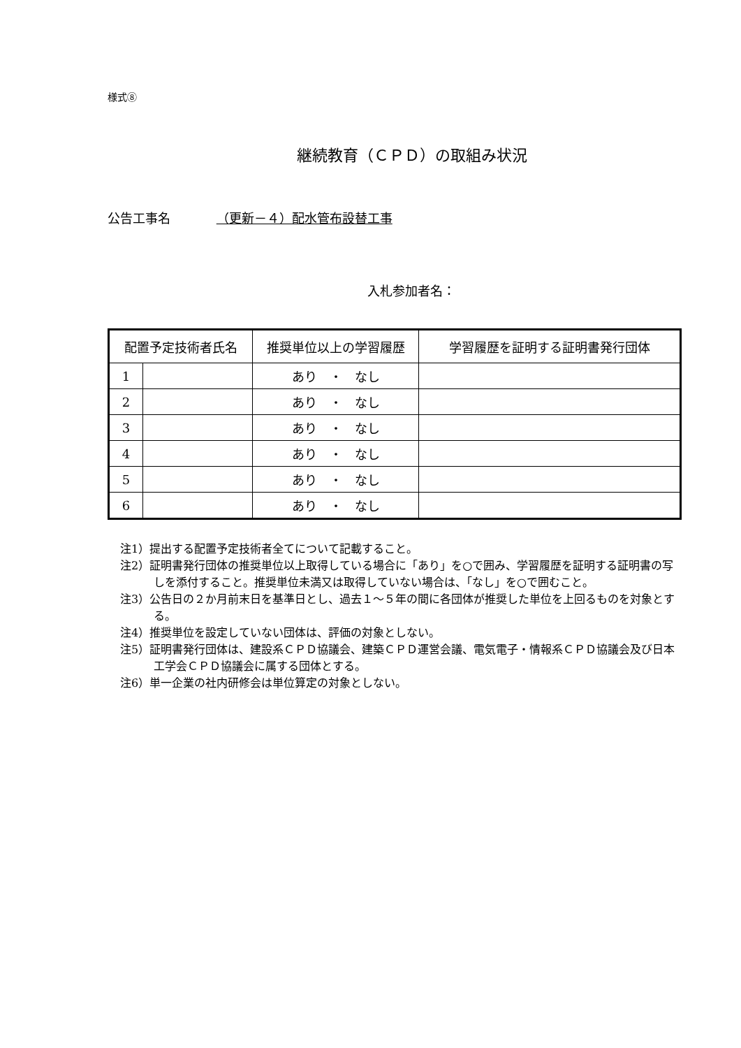様式⑧
継続教育（ＣＰＤ）の取組み状況
公告工事名 （更新－４）配水管布設替工事
入札参加者名：
| 配置予定技術者氏名 | | 推奨単位以上の学習履歴 | 学習履歴を証明する証明書発行団体 |
| --- | --- | --- | --- |
| 1 | | あり ・ なし | |
| 2 | | あり ・ なし | |
| 3 | | あり ・ なし | |
| 4 | | あり ・ なし | |
| 5 | | あり ・ なし | |
| 6 | | あり ・ なし | |
注1）提出する配置予定技術者全てについて記載すること。
注2）証明書発行団体の推奨単位以上取得している場合に「あり」を○で囲み、学習履歴を証明する証明書の写しを添付すること。推奨単位未満又は取得していない場合は、「なし」を○で囲むこと。
注3）公告日の２か月前末日を基準日とし、過去１～５年の間に各団体が推奨した単位を上回るものを対象とする。
注4）推奨単位を設定していない団体は、評価の対象としない。
注5）証明書発行団体は、建設系ＣＰＤ協議会、建築ＣＰＤ運営会議、電気電子・情報系ＣＰＤ協議会及び日本工学会ＣＰＤ協議会に属する団体とする。
注6）単一企業の社内研修会は単位算定の対象としない。